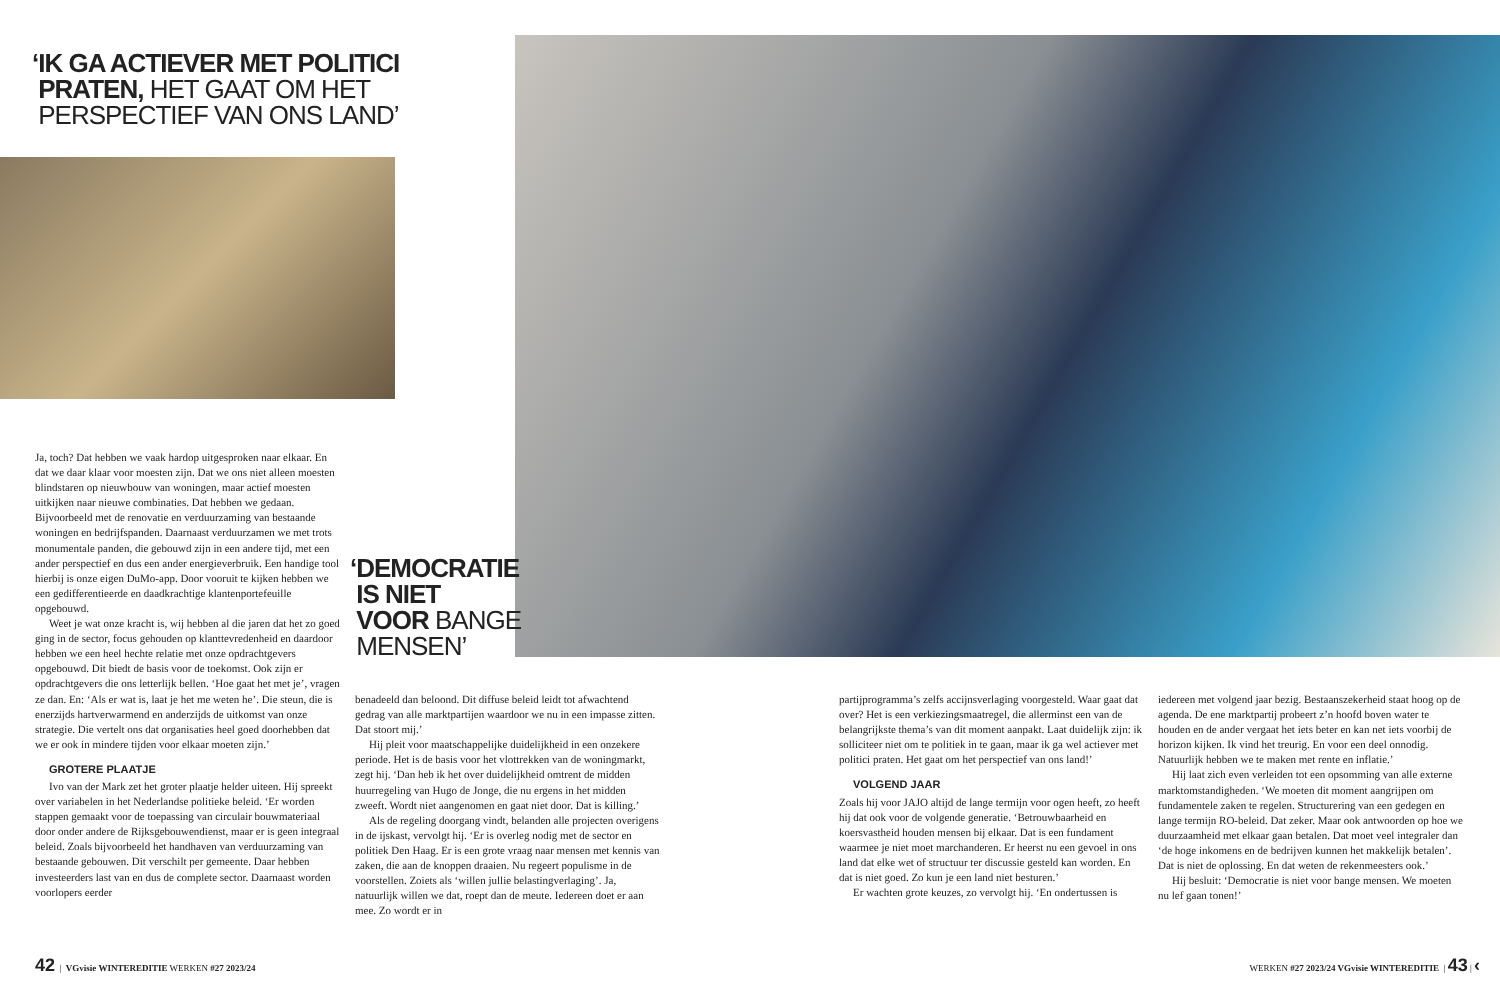‘IK GA ACTIEVER MET POLITICI
PRATEN, HET GAAT OM HET
PERSPECTIEF VAN ONS LAND’
‘DEMOCRATIE
IS NIET
VOOR BANGE
MENSEN’
Ja, toch? Dat hebben we vaak hardop uitgesproken naar elkaar. En dat we daar klaar voor moesten zijn. Dat we ons niet alleen moesten blindstaren op nieuwbouw van woningen, maar actief moesten uitkijken naar nieuwe combinaties. Dat hebben we gedaan. Bijvoorbeeld met de renovatie en verduurzaming van bestaande woningen en bedrijfspanden. Daarnaast verduurzamen we met trots monumentale panden, die gebouwd zijn in een andere tijd, met een ander perspectief en dus een ander energieverbruik. Een handige tool hierbij is onze eigen DuMo-app. Door vooruit te kijken hebben we een gedifferentieerde en daadkrachtige klantenportefeuille opgebouwd.
Weet je wat onze kracht is, wij hebben al die jaren dat het zo goed ging in de sector, focus gehouden op klanttevredenheid en daardoor hebben we een heel hechte relatie met onze opdrachtgevers opgebouwd. Dit biedt de basis voor de toekomst. Ook zijn er opdrachtgevers die ons letterlijk bellen. ‘Hoe gaat het met je’, vragen ze dan. En: ‘Als er wat is, laat je het me weten he’. Die steun, die is enerzijds hartverwarmend en anderzijds de uitkomst van onze strategie. Die vertelt ons dat organisaties heel goed doorhebben dat we er ook in mindere tijden voor elkaar moeten zijn.’
GROTERE PLAATJE
Ivo van der Mark zet het groter plaatje helder uiteen. Hij spreekt over variabelen in het Nederlandse politieke beleid. ‘Er worden stappen gemaakt voor de toepassing van circulair bouwmateriaal door onder andere de Rijksgebouwendienst, maar er is geen integraal beleid. Zoals bijvoorbeeld het handhaven van verduurzaming van bestaande gebouwen. Dit verschilt per gemeente. Daar hebben investeerders last van en dus de complete sector. Daarnaast worden voorlopers eerder
benadeeld dan beloond. Dit diffuse beleid leidt tot afwachtend gedrag van alle marktpartijen waardoor we nu in een impasse zitten. Dat stoort mij.’
Hij pleit voor maatschappelijke duidelijkheid in een onzekere periode. Het is de basis voor het vlottrekken van de woningmarkt, zegt hij. ‘Dan heb ik het over duidelijkheid omtrent de midden huurregeling van Hugo de Jonge, die nu ergens in het midden zweeft. Wordt niet aangenomen en gaat niet door. Dat is killing.’
Als de regeling doorgang vindt, belanden alle projecten overigens in de ijskast, vervolgt hij. ‘Er is overleg nodig met de sector en politiek Den Haag. Er is een grote vraag naar mensen met kennis van zaken, die aan de knoppen draaien. Nu regeert populisme in de voorstellen. Zoiets als ‘willen jullie belastingverlaging’. Ja, natuurlijk willen we dat, roept dan de meute. Iedereen doet er aan mee. Zo wordt er in
partijprogramma’s zelfs accijnsverlaging voorgesteld. Waar gaat dat over? Het is een verkiezingsmaatregel, die allerminst een van de belangrijkste thema’s van dit moment aanpakt. Laat duidelijk zijn: ik solliciteer niet om te politiek in te gaan, maar ik ga wel actiever met politici praten. Het gaat om het perspectief van ons land!’
VOLGEND JAAR
Zoals hij voor JAJO altijd de lange termijn voor ogen heeft, zo heeft hij dat ook voor de volgende generatie. ‘Betrouwbaarheid en koersvastheid houden mensen bij elkaar. Dat is een fundament waarmee je niet moet marchanderen. Er heerst nu een gevoel in ons land dat elke wet of structuur ter discussie gesteld kan worden. En dat is niet goed. Zo kun je een land niet besturen.’
Er wachten grote keuzes, zo vervolgt hij. ‘En ondertussen is
iedereen met volgend jaar bezig. Bestaanszekerheid staat hoog op de agenda. De ene marktpartij probeert z’n hoofd boven water te houden en de ander vergaat het iets beter en kan net iets voorbij de horizon kijken. Ik vind het treurig. En voor een deel onnodig. Natuurlijk hebben we te maken met rente en inflatie.’
Hij laat zich even verleiden tot een opsomming van alle externe marktomstandigheden. ‘We moeten dit moment aangrijpen om fundamentele zaken te regelen. Structurering van een gedegen en lange termijn RO-beleid. Dat zeker. Maar ook antwoorden op hoe we duurzaamheid met elkaar gaan betalen. Dat moet veel integraler dan ‘de hoge inkomens en de bedrijven kunnen het makkelijk betalen’. Dat is niet de oplossing. En dat weten de rekenmeesters ook.’
Hij besluit: ‘Democratie is niet voor bange mensen. We moeten nu lef gaan tonen!’
42 | VGvisie WINTEREDITIE WERKEN #27 2023/24
WERKEN #27 2023/24 VGvisie WINTEREDITIE | 43 | ‹